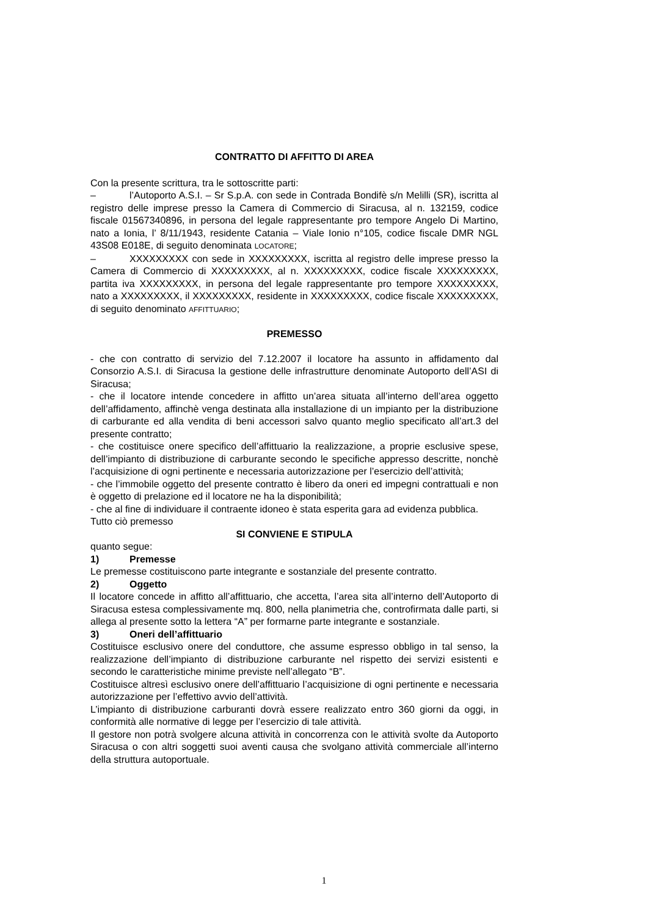CONTRATTO DI AFFITTO DI AREA
Con la presente scrittura, tra le sottoscritte parti:
– l’Autoporto A.S.I. – Sr S.p.A. con sede in Contrada Bondifè s/n Melilli (SR), iscritta al registro delle imprese presso la Camera di Commercio di Siracusa, al n. 132159, codice fiscale 01567340896, in persona del legale rappresentante pro tempore Angelo Di Martino, nato a Ionia, l’ 8/11/1943, residente Catania – Viale Ionio n°105, codice fiscale DMR NGL 43S08 E018E, di seguito denominata LOCATORE;
– XXXXXXXXX con sede in XXXXXXXXX, iscritta al registro delle imprese presso la Camera di Commercio di XXXXXXXXX, al n. XXXXXXXXX, codice fiscale XXXXXXXXX, partita iva XXXXXXXXX, in persona del legale rappresentante pro tempore XXXXXXXXX, nato a XXXXXXXXX, il XXXXXXXXX, residente in XXXXXXXXX, codice fiscale XXXXXXXXX, di seguito denominato AFFITTUARIO;
PREMESSO
- che con contratto di servizio del 7.12.2007 il locatore ha assunto in affidamento dal Consorzio A.S.I. di Siracusa la gestione delle infrastrutture denominate Autoporto dell’ASI di Siracusa;
- che il locatore intende concedere in affitto un’area situata all’interno dell’area oggetto dell’affidamento, affinchè venga destinata alla installazione di un impianto per la distribuzione di carburante ed alla vendita di beni accessori salvo quanto meglio specificato all’art.3 del presente contratto;
- che costituisce onere specifico dell’affittuario la realizzazione, a proprie esclusive spese, dell’impianto di distribuzione di carburante secondo le specifiche appresso descritte, nonchè l’acquisizione di ogni pertinente e necessaria autorizzazione per l’esercizio dell’attività;
- che l’immobile oggetto del presente contratto è libero da oneri ed impegni contrattuali e non è oggetto di prelazione ed il locatore ne ha la disponibilità;
- che al fine di individuare il contraente idoneo è stata esperita gara ad evidenza pubblica.
Tutto ciò premesso
SI CONVIENE E STIPULA
quanto segue:
1) Premesse
Le premesse costituiscono parte integrante e sostanziale del presente contratto.
2) Oggetto
Il locatore concede in affitto all’affittuario, che accetta, l’area sita all’interno dell’Autoporto di Siracusa estesa complessivamente mq. 800, nella planimetria che, controfirmata dalle parti, si allega al presente sotto la lettera “A” per formarne parte integrante e sostanziale.
3) Oneri dell’affittuario
Costituisce esclusivo onere del conduttore, che assume espresso obbligo in tal senso, la realizzazione dell’impianto di distribuzione carburante nel rispetto dei servizi esistenti e secondo le caratteristiche minime previste nell’allegato “B”.
Costituisce altresì esclusivo onere dell’affittuario l’acquisizione di ogni pertinente e necessaria autorizzazione per l’effettivo avvio dell’attività.
L’impianto di distribuzione carburanti dovrà essere realizzato entro 360 giorni da oggi, in conformità alle normative di legge per l’esercizio di tale attività.
Il gestore non potrà svolgere alcuna attività in concorrenza con le attività svolte da Autoporto Siracusa o con altri soggetti suoi aventi causa che svolgano attività commerciale all’interno della struttura autoportuale.
1